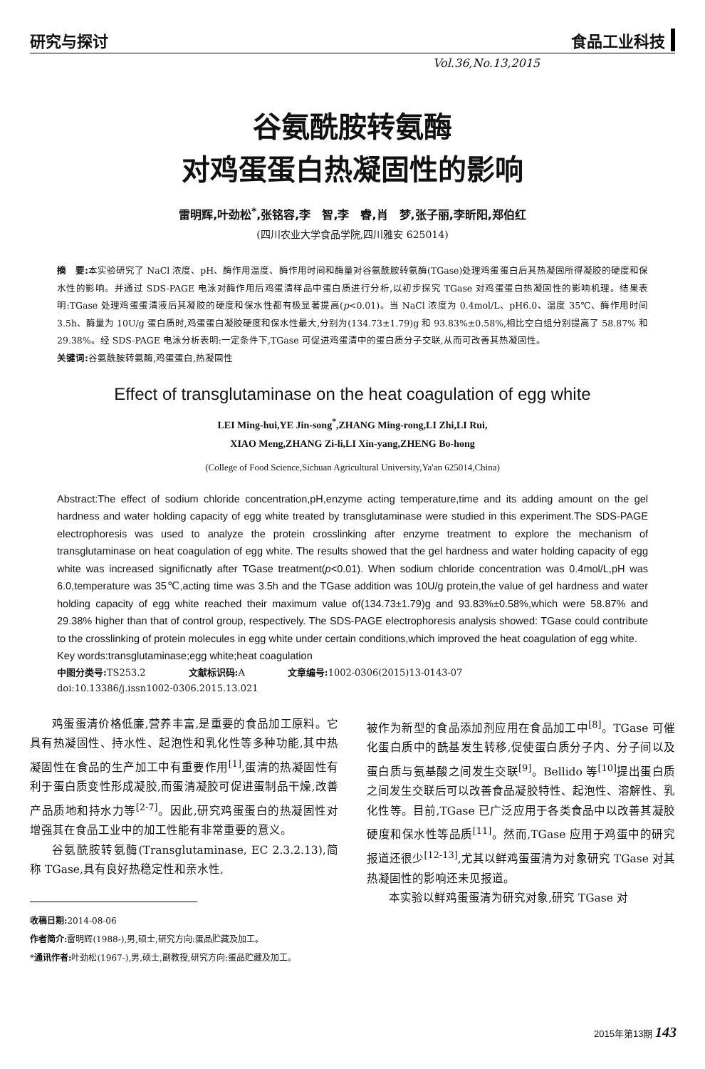研究与探讨 食品工业科技
Vol.36,No.13,2015
谷氨酰胺转氨酶
对鸡蛋蛋白热凝固性的影响
雷明辉,叶劲松<sup>*</sup>,张铭容,李　智,李　睿,肖　梦,张子丽,李昕阳,郑伯红
(四川农业大学食品学院,四川雅安 625014)
摘　要: 本实验研究了 NaCl 浓度、pH、酶作用温度、酶作用时间和酶量对谷氨酰胺转氨酶(TGase)处理鸡蛋蛋白后其热凝固所得凝胶的硬度和保水性的影响。并通过 SDS-PAGE 电泳对酶作用后鸡蛋清样品中蛋白质进行分析,以初步探究 TGase 对鸡蛋蛋白热凝固性的影响机理。结果表明:TGase 处理鸡蛋蛋清液后其凝胶的硬度和保水性都有极显著提高(p<0.01)。当 NaCl 浓度为 0.4mol/L、pH6.0、温度 35℃、酶作用时间 3.5h、酶量为 10U/g 蛋白质时,鸡蛋蛋白凝胶硬度和保水性最大,分别为(134.73±1.79)g 和 93.83%±0.58%,相比空白组分别提高了 58.87% 和 29.38%。经 SDS-PAGE 电泳分析表明:一定条件下,TGase 可促进鸡蛋清中的蛋白质分子交联,从而可改善其热凝固性。
关键词: 谷氨酰胺转氨酶,鸡蛋蛋白,热凝固性
Effect of transglutaminase on the heat coagulation of egg white
LEI Ming-hui,YE Jin-song<sup>*</sup>,ZHANG Ming-rong,LI Zhi,LI Rui,
XIAO Meng,ZHANG Zi-li,LI Xin-yang,ZHENG Bo-hong
(College of Food Science,Sichuan Agricultural University,Ya'an 625014,China)
Abstract:The effect of sodium chloride concentration,pH,enzyme acting temperature,time and its adding amount on the gel hardness and water holding capacity of egg white treated by transglutaminase were studied in this experiment.The SDS-PAGE electrophoresis was used to analyze the protein crosslinking after enzyme treatment to explore the mechanism of transglutaminase on heat coagulation of egg white. The results showed that the gel hardness and water holding capacity of egg white was increased significnatly after TGase treatment(p<0.01). When sodium chloride concentration was 0.4mol/L,pH was 6.0,temperature was 35℃,acting time was 3.5h and the TGase addition was 10U/g protein,the value of gel hardness and water holding capacity of egg white reached their maximum value of(134.73±1.79)g and 93.83%±0.58%,which were 58.87% and 29.38% higher than that of control group, respectively. The SDS-PAGE electrophoresis analysis showed: TGase could contribute to the crosslinking of protein molecules in egg white under certain conditions,which improved the heat coagulation of egg white.
Key words:transglutaminase;egg white;heat coagulation
中图分类号: TS253.2 文献标识码: A 文章编号: 1002-0306(2015)13-0143-07
doi:10.13386/j.issn1002-0306.2015.13.021
鸡蛋蛋清价格低廉,营养丰富,是重要的食品加工原料。它具有热凝固性、持水性、起泡性和乳化性等多种功能,其中热凝固性在食品的生产加工中有重要作用<sup>[1]</sup>,蛋清的热凝固性有利于蛋白质变性形成凝胶,而蛋清凝胶可促进蛋制品干燥,改善产品质地和持水力等<sup>[2-7]</sup>。因此,研究鸡蛋蛋白的热凝固性对增强其在食品工业中的加工性能有非常重要的意义。
谷氨酰胺转氨酶(Transglutaminase, EC 2.3.2.13),简称 TGase,具有良好热稳定性和亲水性,
被作为新型的食品添加剂应用在食品加工中<sup>[8]</sup>。TGase 可催化蛋白质中的酰基发生转移,促使蛋白质分子内、分子间以及蛋白质与氨基酸之间发生交联<sup>[9]</sup>。Bellido 等<sup>[10]</sup>提出蛋白质之间发生交联后可以改善食品凝胶特性、起泡性、溶解性、乳化性等。目前,TGase 已广泛应用于各类食品中以改善其凝胶硬度和保水性等品质<sup>[11]</sup>。然而,TGase 应用于鸡蛋中的研究报道还很少<sup>[12-13]</sup>,尤其以鲜鸡蛋蛋清为对象研究 TGase 对其热凝固性的影响还未见报道。
本实验以鲜鸡蛋蛋清为研究对象,研究 TGase 对
收稿日期: 2014-08-06
作者简介: 雷明辉(1988-),男,硕士,研究方向:蛋品贮藏及加工。
*通讯作者: 叶劲松(1967-),男,硕士,副教授,研究方向:蛋品贮藏及加工。
2015年第13期 143